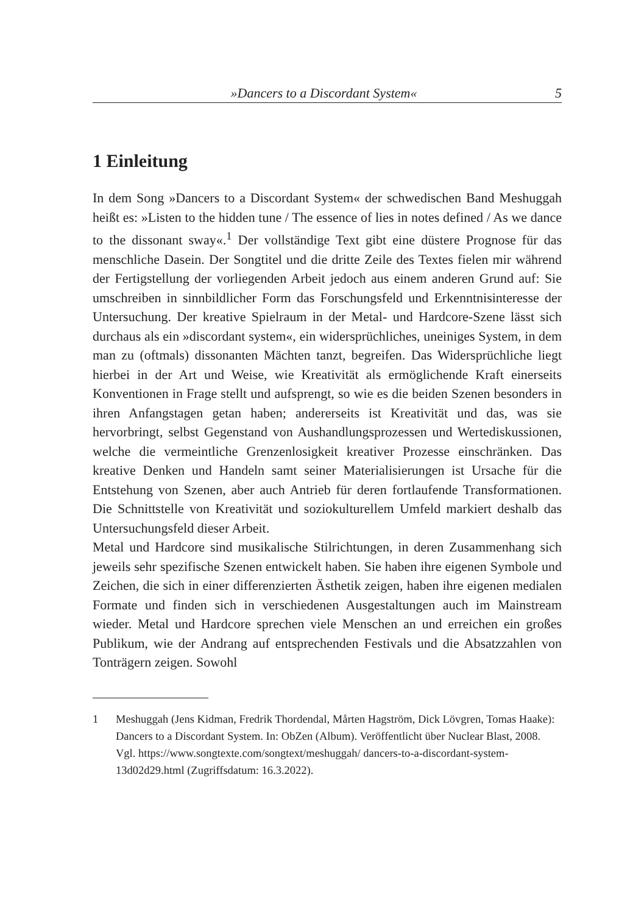»Dancers to a Discordant System« 5
1 Einleitung
In dem Song »Dancers to a Discordant System« der schwedischen Band Meshuggah heißt es: »Listen to the hidden tune / The essence of lies in notes defined / As we dance to the dissonant sway«.<sup>1</sup> Der vollständige Text gibt eine düstere Prognose für das menschliche Dasein. Der Songtitel und die dritte Zeile des Textes fielen mir während der Fertigstellung der vorliegenden Arbeit jedoch aus einem anderen Grund auf: Sie umschreiben in sinnbildlicher Form das Forschungsfeld und Erkenntnisinteresse der Untersuchung. Der kreative Spielraum in der Metal- und Hardcore-Szene lässt sich durchaus als ein »discordant system«, ein widersprüchliches, uneiniges System, in dem man zu (oftmals) dissonanten Mächten tanzt, begreifen. Das Widersprüchliche liegt hierbei in der Art und Weise, wie Kreativität als ermöglichende Kraft einerseits Konventionen in Frage stellt und aufsprengt, so wie es die beiden Szenen besonders in ihren Anfangstagen getan haben; andererseits ist Kreativität und das, was sie hervorbringt, selbst Gegenstand von Aushandlungsprozessen und Wertediskussionen, welche die vermeintliche Grenzenlosigkeit kreativer Prozesse einschränken. Das kreative Denken und Handeln samt seiner Materialisierungen ist Ursache für die Entstehung von Szenen, aber auch Antrieb für deren fortlaufende Transformationen. Die Schnittstelle von Kreativität und soziokulturellem Umfeld markiert deshalb das Untersuchungsfeld dieser Arbeit.
Metal und Hardcore sind musikalische Stilrichtungen, in deren Zusammenhang sich jeweils sehr spezifische Szenen entwickelt haben. Sie haben ihre eigenen Symbole und Zeichen, die sich in einer differenzierten Ästhetik zeigen, haben ihre eigenen medialen Formate und finden sich in verschiedenen Ausgestaltungen auch im Mainstream wieder. Metal und Hardcore sprechen viele Menschen an und erreichen ein großes Publikum, wie der Andrang auf entsprechenden Festivals und die Absatzzahlen von Tonträgern zeigen. Sowohl
1 Meshuggah (Jens Kidman, Fredrik Thordendal, Mårten Hagström, Dick Lövgren, Tomas Haake): Dancers to a Discordant System. In: ObZen (Album). Veröffentlicht über Nuclear Blast, 2008. Vgl. https://www.songtexte.com/songtext/meshuggah/ dancers-to-a-discordant-system-13d02d29.html (Zugriffsdatum: 16.3.2022).